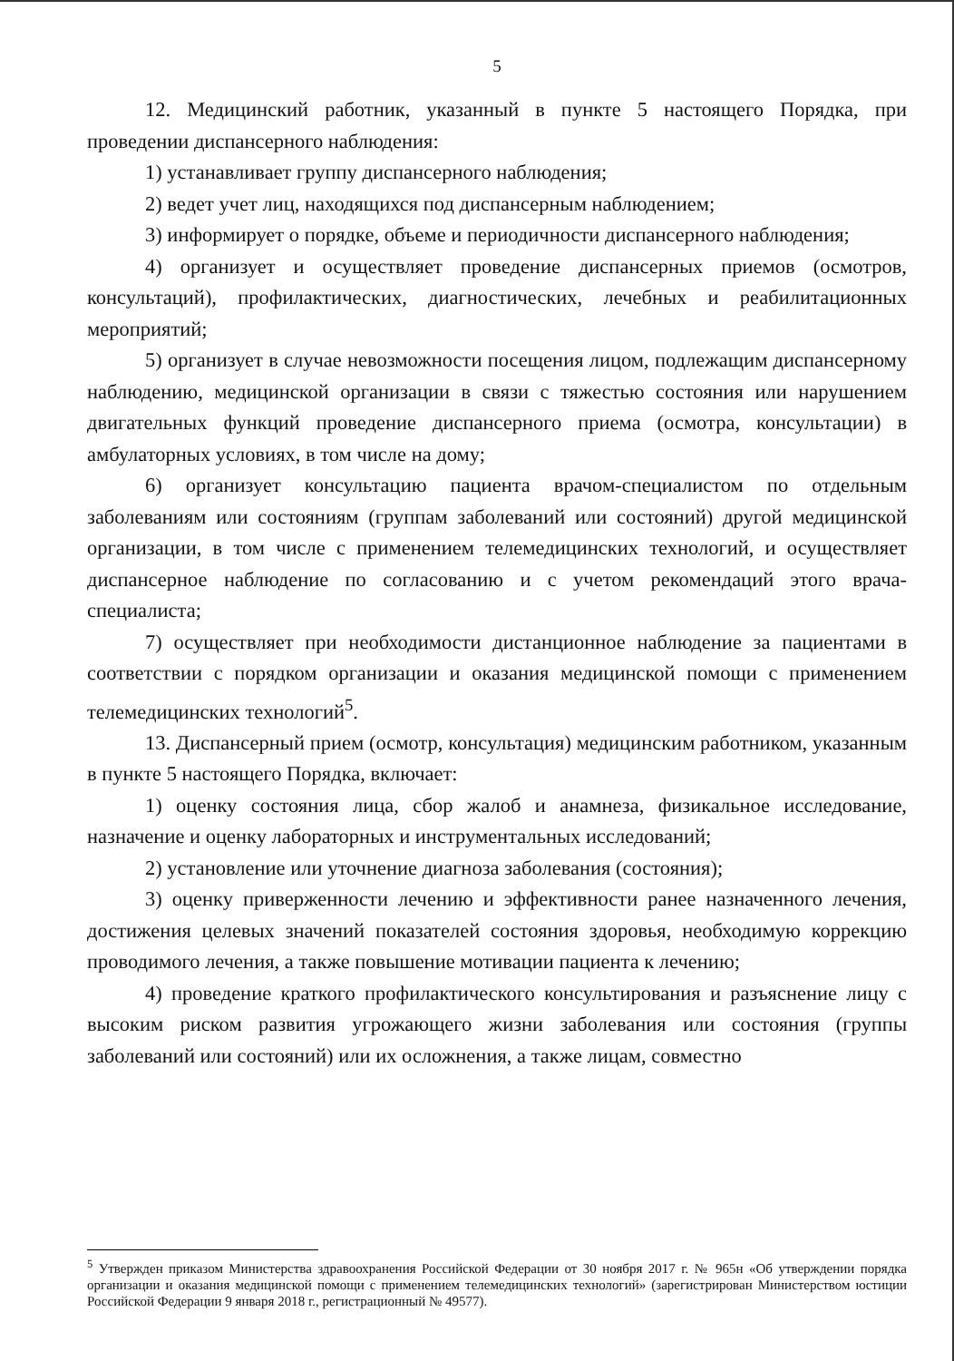5
12. Медицинский работник, указанный в пункте 5 настоящего Порядка, при проведении диспансерного наблюдения:
1) устанавливает группу диспансерного наблюдения;
2) ведет учет лиц, находящихся под диспансерным наблюдением;
3) информирует о порядке, объеме и периодичности диспансерного наблюдения;
4) организует и осуществляет проведение диспансерных приемов (осмотров, консультаций), профилактических, диагностических, лечебных и реабилитационных мероприятий;
5) организует в случае невозможности посещения лицом, подлежащим диспансерному наблюдению, медицинской организации в связи с тяжестью состояния или нарушением двигательных функций проведение диспансерного приема (осмотра, консультации) в амбулаторных условиях, в том числе на дому;
6) организует консультацию пациента врачом-специалистом по отдельным заболеваниям или состояниям (группам заболеваний или состояний) другой медицинской организации, в том числе с применением телемедицинских технологий, и осуществляет диспансерное наблюдение по согласованию и с учетом рекомендаций этого врача-специалиста;
7) осуществляет при необходимости дистанционное наблюдение за пациентами в соответствии с порядком организации и оказания медицинской помощи с применением телемедицинских технологий<sup>5</sup>.
13. Диспансерный прием (осмотр, консультация) медицинским работником, указанным в пункте 5 настоящего Порядка, включает:
1) оценку состояния лица, сбор жалоб и анамнеза, физикальное исследование, назначение и оценку лабораторных и инструментальных исследований;
2) установление или уточнение диагноза заболевания (состояния);
3) оценку приверженности лечению и эффективности ранее назначенного лечения, достижения целевых значений показателей состояния здоровья, необходимую коррекцию проводимого лечения, а также повышение мотивации пациента к лечению;
4) проведение краткого профилактического консультирования и разъяснение лицу с высоким риском развития угрожающего жизни заболевания или состояния (группы заболеваний или состояний) или их осложнения, а также лицам, совместно
<sup>5</sup> Утвержден приказом Министерства здравоохранения Российской Федерации от 30 ноября 2017 г. № 965н «Об утверждении порядка организации и оказания медицинской помощи с применением телемедицинских технологий» (зарегистрирован Министерством юстиции Российской Федерации 9 января 2018 г., регистрационный № 49577).